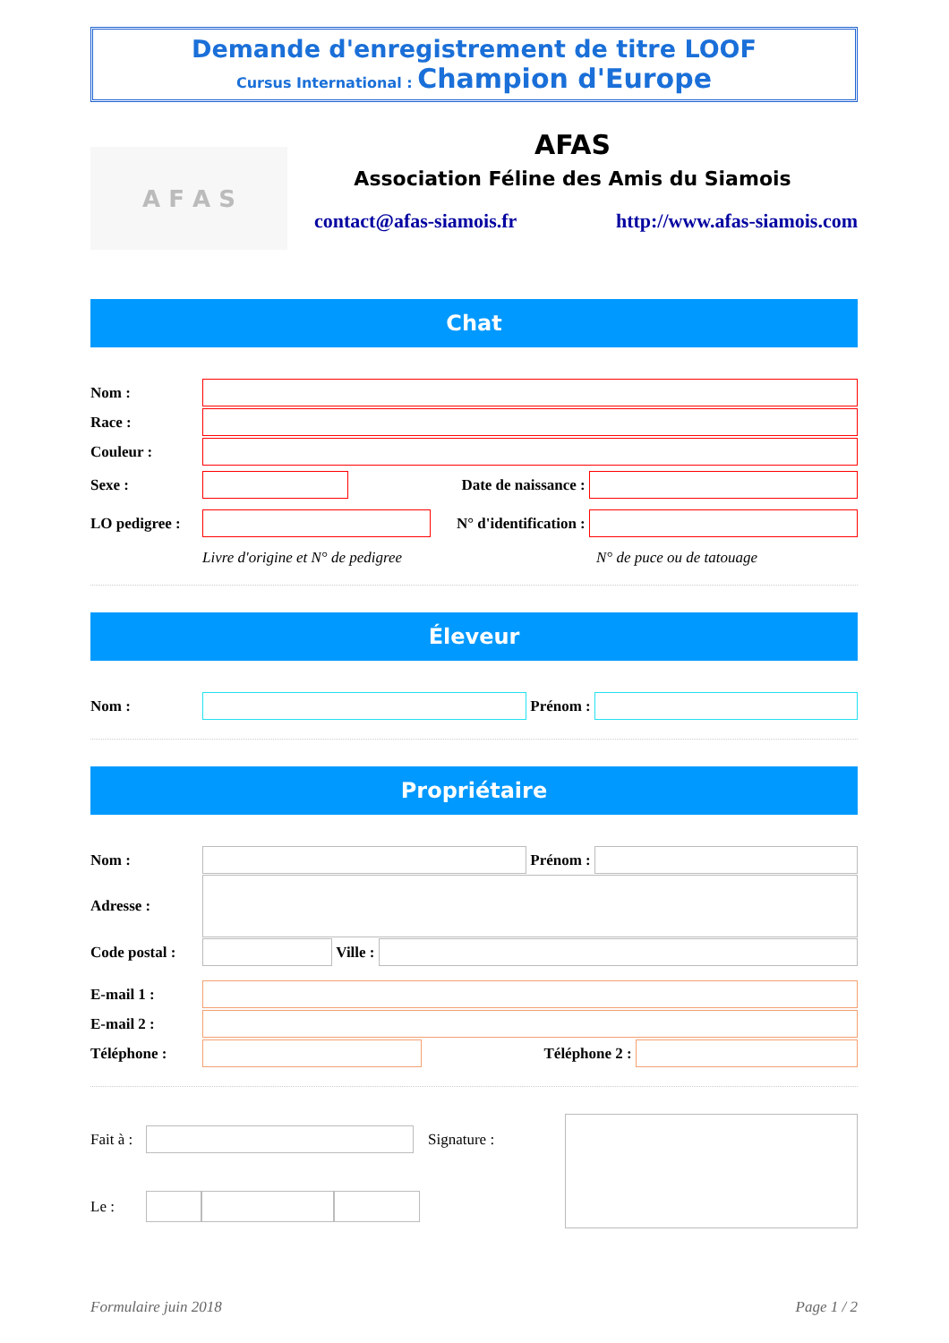Demande d'enregistrement de titre LOOF
Cursus International : Champion d'Europe
A F A S
AFAS
Association Féline des Amis du Siamois
contact@afas-siamois.fr http://www.afas-siamois.com
Chat
Nom :
Race :
Couleur :
Sexe : Date de naissance :
LO pedigree :
N° d'identification :
Livre d'origine et N° de pedigree N° de puce ou de tatouage
Éleveur
Nom : Prénom :
Propriétaire
Nom : Prénom :
Adresse :
Code postal :
Ville :
E-mail 1 :
E-mail 2 :
Téléphone : Téléphone 2 :
Fait à :
Signature :
Le :
Formulaire juin 2018 Page 1 / 2